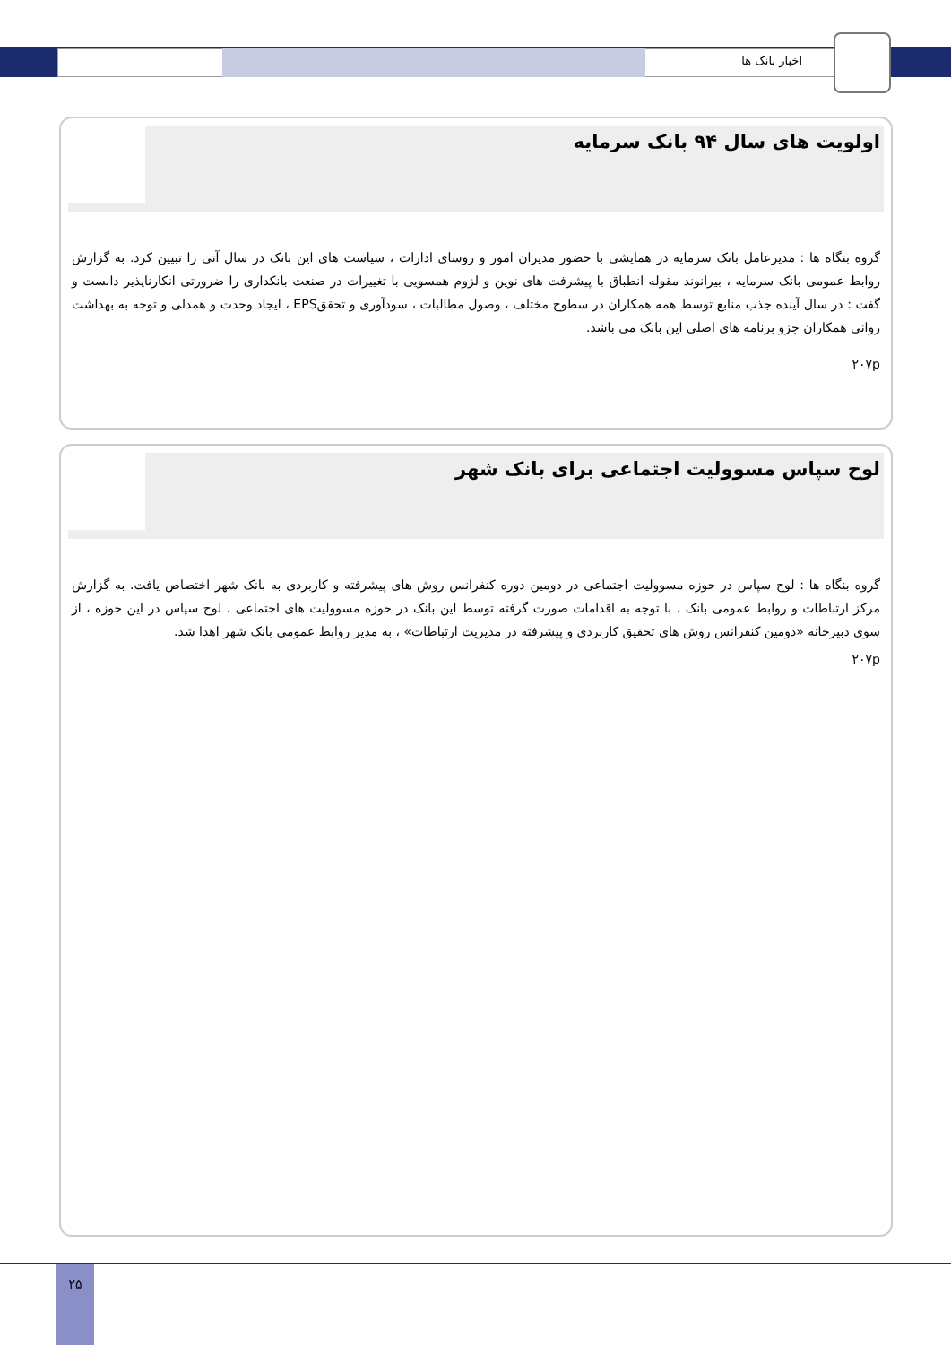اخبار بانک ها
اولویت های سال ۹۴ بانک سرمایه
گروه بنگاه ها : مدیرعامل بانک سرمایه در همایشی با حضور مدیران امور و روسای ادارات ، سیاست های این بانک در سال آتی را تبیین کرد. به گزارش روابط عمومی بانک سرمایه ، بیرانوند مقوله انطباق با پیشرفت های نوین و لزوم همسویی با تغییرات در صنعت بانکداری را ضرورتی انکارناپذیر دانست و گفت : در سال آینده جذب منابع توسط همه همکاران در سطوح مختلف ، وصول مطالبات ، سودآوری و تحققEPS ، ایجاد وحدت و همدلی و توجه به بهداشت روانی همکاران جزو برنامه های اصلی این بانک می باشد.
۲۰۷p
لوح سپاس مسوولیت اجتماعی برای بانک شهر
گروه بنگاه ها : لوح سپاس در حوزه مسوولیت اجتماعی در دومین دوره کنفرانس روش های پیشرفته و کاربردی به بانک شهر اختصاص یافت. به گزارش مرکز ارتباطات و روابط عمومی بانک ، با توجه به اقدامات صورت گرفته توسط این بانک در حوزه مسوولیت های اجتماعی ، لوح سپاس در این حوزه ، از سوی دبیرخانه «دومین کنفرانس روش های تحقیق کاربردی و پیشرفته در مدیریت ارتباطات» ، به مدیر روابط عمومی بانک شهر اهدا شد.
۲۰۷p
۲۵